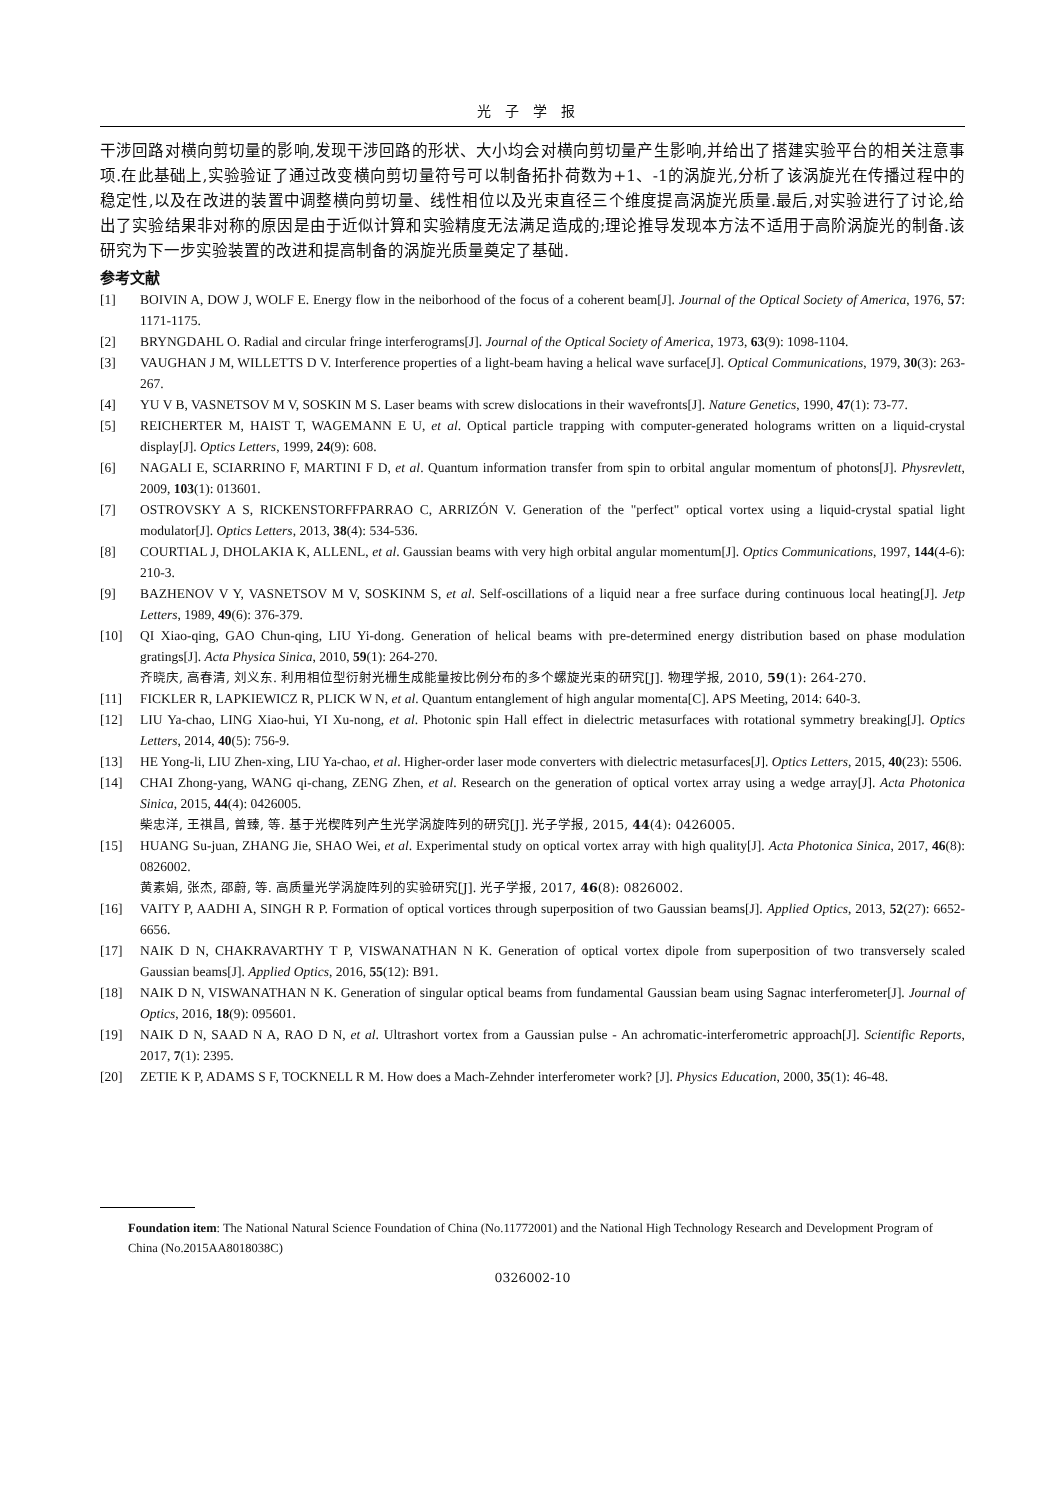光子学报
干涉回路对横向剪切量的影响,发现干涉回路的形状、大小均会对横向剪切量产生影响,并给出了搭建实验平台的相关注意事项.在此基础上,实验验证了通过改变横向剪切量符号可以制备拓扑荷数为+1、-1的涡旋光,分析了该涡旋光在传播过程中的稳定性,以及在改进的装置中调整横向剪切量、线性相位以及光束直径三个维度提高涡旋光质量.最后,对实验进行了讨论,给出了实验结果非对称的原因是由于近似计算和实验精度无法满足造成的;理论推导发现本方法不适用于高阶涡旋光的制备.该研究为下一步实验装置的改进和提高制备的涡旋光质量奠定了基础.
参考文献
[1] BOIVIN A, DOW J, WOLF E. Energy flow in the neiborhood of the focus of a coherent beam[J]. Journal of the Optical Society of America, 1976, 57: 1171-1175.
[2] BRYNGDAHL O. Radial and circular fringe interferograms[J]. Journal of the Optical Society of America, 1973, 63(9): 1098-1104.
[3] VAUGHAN J M, WILLETTS D V. Interference properties of a light-beam having a helical wave surface[J]. Optical Communications, 1979, 30(3): 263-267.
[4] YU V B, VASNETSOV M V, SOSKIN M S. Laser beams with screw dislocations in their wavefronts[J]. Nature Genetics, 1990, 47(1): 73-77.
[5] REICHERTER M, HAIST T, WAGEMANN E U, et al. Optical particle trapping with computer-generated holograms written on a liquid-crystal display[J]. Optics Letters, 1999, 24(9): 608.
[6] NAGALI E, SCIARRINO F, MARTINI F D, et al. Quantum information transfer from spin to orbital angular momentum of photons[J]. Physrevlett, 2009, 103(1): 013601.
[7] OSTROVSKY A S, RICKENSTORFFPARRAO C, ARRIZÓN V. Generation of the "perfect" optical vortex using a liquid-crystal spatial light modulator[J]. Optics Letters, 2013, 38(4): 534-536.
[8] COURTIAL J, DHOLAKIA K, ALLENL, et al. Gaussian beams with very high orbital angular momentum[J]. Optics Communications, 1997, 144(4-6): 210-3.
[9] BAZHENOV V Y, VASNETSOV M V, SOSKINM S, et al. Self-oscillations of a liquid near a free surface during continuous local heating[J]. Jetp Letters, 1989, 49(6): 376-379.
[10] QI Xiao-qing, GAO Chun-qing, LIU Yi-dong. Generation of helical beams with pre-determined energy distribution based on phase modulation gratings[J]. Acta Physica Sinica, 2010, 59(1): 264-270.
齐晓庆, 高春清, 刘义东. 利用相位型衍射光栅生成能量按比例分布的多个螺旋光束的研究[J]. 物理学报, 2010, 59(1): 264-270.
[11] FICKLER R, LAPKIEWICZ R, PLICK W N, et al. Quantum entanglement of high angular momenta[C]. APS Meeting, 2014: 640-3.
[12] LIU Ya-chao, LING Xiao-hui, YI Xu-nong, et al. Photonic spin Hall effect in dielectric metasurfaces with rotational symmetry breaking[J]. Optics Letters, 2014, 40(5): 756-9.
[13] HE Yong-li, LIU Zhen-xing, LIU Ya-chao, et al. Higher-order laser mode converters with dielectric metasurfaces[J]. Optics Letters, 2015, 40(23): 5506.
[14] CHAI Zhong-yang, WANG qi-chang, ZENG Zhen, et al. Research on the generation of optical vortex array using a wedge array[J]. Acta Photonica Sinica, 2015, 44(4): 0426005.
柴忠洋, 王祺昌, 曾臻, 等. 基于光楔阵列产生光学涡旋阵列的研究[J]. 光子学报, 2015, 44(4): 0426005.
[15] HUANG Su-juan, ZHANG Jie, SHAO Wei, et al. Experimental study on optical vortex array with high quality[J]. Acta Photonica Sinica, 2017, 46(8): 0826002.
黄素娟, 张杰, 邵蔚, 等. 高质量光学涡旋阵列的实验研究[J]. 光子学报, 2017, 46(8): 0826002.
[16] VAITY P, AADHI A, SINGH R P. Formation of optical vortices through superposition of two Gaussian beams[J]. Applied Optics, 2013, 52(27): 6652-6656.
[17] NAIK D N, CHAKRAVARTHY T P, VISWANATHAN N K. Generation of optical vortex dipole from superposition of two transversely scaled Gaussian beams[J]. Applied Optics, 2016, 55(12): B91.
[18] NAIK D N, VISWANATHAN N K. Generation of singular optical beams from fundamental Gaussian beam using Sagnac interferometer[J]. Journal of Optics, 2016, 18(9): 095601.
[19] NAIK D N, SAAD N A, RAO D N, et al. Ultrashort vortex from a Gaussian pulse - An achromatic-interferometric approach[J]. Scientific Reports, 2017, 7(1): 2395.
[20] ZETIE K P, ADAMS S F, TOCKNELL R M. How does a Mach-Zehnder interferometer work? [J]. Physics Education, 2000, 35(1): 46-48.
Foundation item: The National Natural Science Foundation of China (No.11772001) and the National High Technology Research and Development Program of China (No.2015AA8018038C)
0326002-10